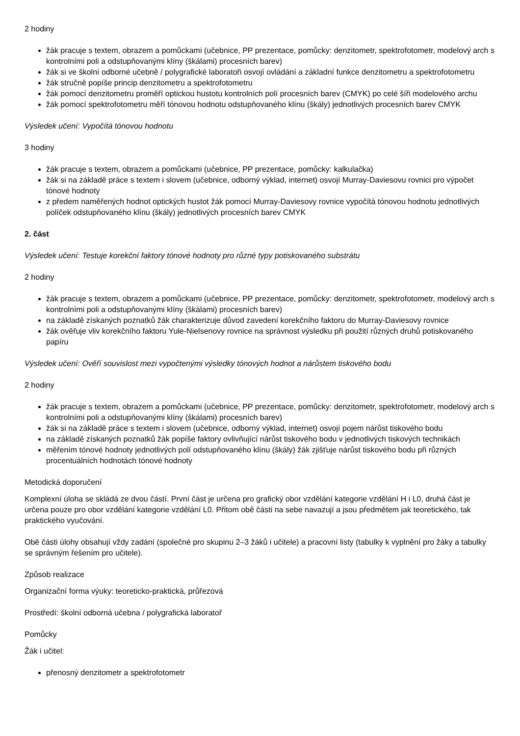2 hodiny
žák pracuje s textem, obrazem a pomůckami (učebnice, PP prezentace, pomůcky: denzitometr, spektrofotometr, modelový arch s kontrolními poli a odstupňovanými klíny (škálami) procesních barev)
žák si ve školní odborné učebně / polygrafické laboratoři osvojí ovládání a základní funkce denzitometru a spektrofotometru
žák stručně popíše princip denzitometru a spektrofotometru
žák pomocí denzitometru proměří optickou hustotu kontrolních polí procesních barev (CMYK) po celé šíři modelového archu
žák pomocí spektrofotometru měří tónovou hodnotu odstupňovaného klínu (škály) jednotlivých procesních barev CMYK
Výsledek učení: Vypočítá tónovou hodnotu
3 hodiny
žák pracuje s textem, obrazem a pomůckami (učebnice, PP prezentace, pomůcky: kalkulačka)
žák si na základě práce s textem i slovem (učebnice, odborný výklad, internet) osvojí Murray-Daviesovu rovnici pro výpočet tónové hodnoty
z předem naměřených hodnot optických hustot žák pomocí Murray-Daviesovy rovnice vypočítá tónovou hodnotu jednotlivých políček odstupňovaného klínu (škály) jednotlivých procesních barev CMYK
2. část
Výsledek učení: Testuje korekční faktory tónové hodnoty pro různé typy potiskovaného substrátu
2 hodiny
žák pracuje s textem, obrazem a pomůckami (učebnice, PP prezentace, pomůcky: denzitometr, spektrofotometr, modelový arch s kontrolními poli a odstupňovanými klíny (škálami) procesních barev)
na základě získaných poznatků žák charakterizuje důvod zavedení korekčního faktoru do Murray-Daviesovy rovnice
žák ověřuje vliv korekčního faktoru Yule-Nielsenovy rovnice na správnost výsledku při použití různých druhů potiskovaného papíru
Výsledek učení: Ověří souvislost mezi vypočtenými výsledky tónových hodnot a nárůstem tiskového bodu
2 hodiny
žák pracuje s textem, obrazem a pomůckami (učebnice, PP prezentace, pomůcky: denzitometr, spektrofotometr, modelový arch s kontrolními poli a odstupňovanými klíny (škálami) procesních barev)
žák si na základě práce s textem i slovem (učebnice, odborný výklad, internet) osvojí pojem nárůst tiskového bodu
na základě získaných poznatků žák popíše faktory ovlivňující nárůst tiskového bodu v jednotlivých tiskových technikách
měřením tónové hodnoty jednotlivých polí odstupňovaného klínu (škály) žák zjišťuje nárůst tiskového bodu při různých procentuálních hodnotách tónové hodnoty
Metodická doporučení
Komplexní úloha se skládá ze dvou částí. První část je určena pro grafický obor vzdělání kategorie vzdělání H i L0, druhá část je určena pouze pro obor vzdělání kategorie vzdělání L0. Přitom obě části na sebe navazují a jsou předmětem jak teoretického, tak praktického vyučování.
Obě části úlohy obsahují vždy zadání (společné pro skupinu 2–3 žáků i učitele) a pracovní listy (tabulky k vyplnění pro žáky a tabulky se správným řešením pro učitele).
Způsob realizace
Organizační forma výuky: teoreticko-praktická, průřezová
Prostředí: školní odborná učebna / polygrafická laboratoř
Pomůcky
Žák i učitel:
přenosný denzitometr a spektrofotometr